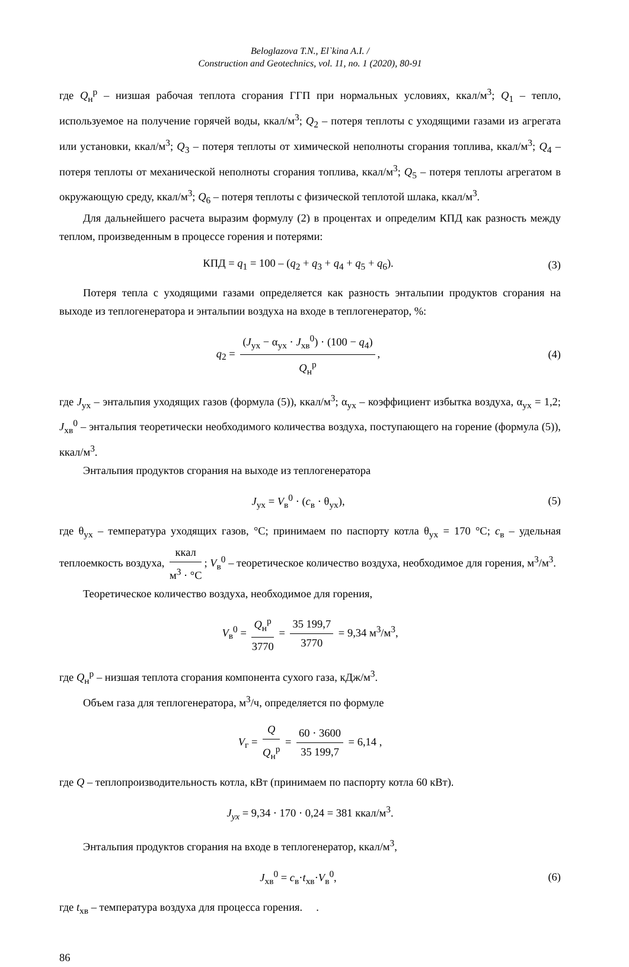Beloglazova T.N., El`kina A.I. /
Construction and Geotechnics, vol. 11, no. 1 (2020), 80-91
где Q<sub>н</sub><sup>р</sup> – низшая рабочая теплота сгорания ГГП при нормальных условиях, ккал/м<sup>3</sup>; Q<sub>1</sub> – тепло, используемое на получение горячей воды, ккал/м<sup>3</sup>; Q<sub>2</sub> – потеря теплоты с уходящими газами из агрегата или установки, ккал/м<sup>3</sup>; Q<sub>3</sub> – потеря теплоты от химической неполноты сгорания топлива, ккал/м<sup>3</sup>; Q<sub>4</sub> – потеря теплоты от механической неполноты сгорания топлива, ккал/м<sup>3</sup>; Q<sub>5</sub> – потеря теплоты агрегатом в окружающую среду, ккал/м<sup>3</sup>; Q<sub>6</sub> – потеря теплоты с физической теплотой шлака, ккал/м<sup>3</sup>.
Для дальнейшего расчета выразим формулу (2) в процентах и определим КПД как разность между теплом, произведенным в процессе горения и потерями:
КПД = q<sub>1</sub> = 100 – (q<sub>2</sub> + q<sub>3</sub> + q<sub>4</sub> + q<sub>5</sub> + q<sub>6</sub>).
(3)
Потеря тепла с уходящими газами определяется как разность энтальпии продуктов сгорания на выходе из теплогенератора и энтальпии воздуха на входе в теплогенератор, %:
q<sub>2</sub> = (J<sub>ух</sub> − α<sub>ух</sub> · J<sub>хв</sub><sup>0</sup>) · (100 − q<sub>4</sub>) Q<sub>н</sub><sup>р</sup>,
(4)
где J<sub>ух</sub> – энтальпия уходящих газов (формула (5)), ккал/м<sup>3</sup>; α<sub>ух</sub> – коэффициент избытка воздуха, α<sub>ух</sub> = 1,2; J<sub>хв</sub><sup>0</sup> – энтальпия теоретически необходимого количества воздуха, поступающего на горение (формула (5)), ккал/м<sup>3</sup>.
Энтальпия продуктов сгорания на выходе из теплогенератора
J<sub>ух</sub> = V<sub>в</sub><sup>0</sup> · (c<sub>в</sub> · θ<sub>ух</sub>), (5)
где θ<sub>ух</sub> – температура уходящих газов, °C; принимаем по паспорту котла θ<sub>ух</sub> = 170 °C; c<sub>в</sub> – удельная теплоемкость воздуха, ккал м<sup>3</sup> · °C; V<sub>в</sub><sup>0</sup> – теоретическое количество воздуха, необходимое для горения, м<sup>3</sup>/м<sup>3</sup>.
Теоретическое количество воздуха, необходимое для горения,
V<sub>в</sub><sup>0</sup> = Q<sub>н</sub><sup>р</sup> 3770 = 35 199,7 3770 = 9,34 м<sup>3</sup>/м<sup>3</sup>,
где Q<sub>н</sub><sup>р</sup> – низшая теплота сгорания компонента сухого газа, кДж/м<sup>3</sup>.
Объем газа для теплогенератора, м<sup>3</sup>/ч, определяется по формуле
V<sub>г</sub> = Q Q<sub>н</sub><sup>р</sup> = 60 · 3600 35 199,7 = 6,14 ,
где Q – теплопроизводительность котла, кВт (принимаем по паспорту котла 60 кВт).
J<sub>ух</sub> = 9,34 · 170 · 0,24 = 381 ккал/м<sup>3</sup>.
Энтальпия продуктов сгорания на входе в теплогенератор, ккал/м<sup>3</sup>,
J<sub>хв</sub><sup>0</sup> = c<sub>в</sub>·t<sub>хв</sub>·V<sub>в</sub><sup>0</sup>, (6)
где t<sub>хв</sub> – температура воздуха для процесса горения. .
86